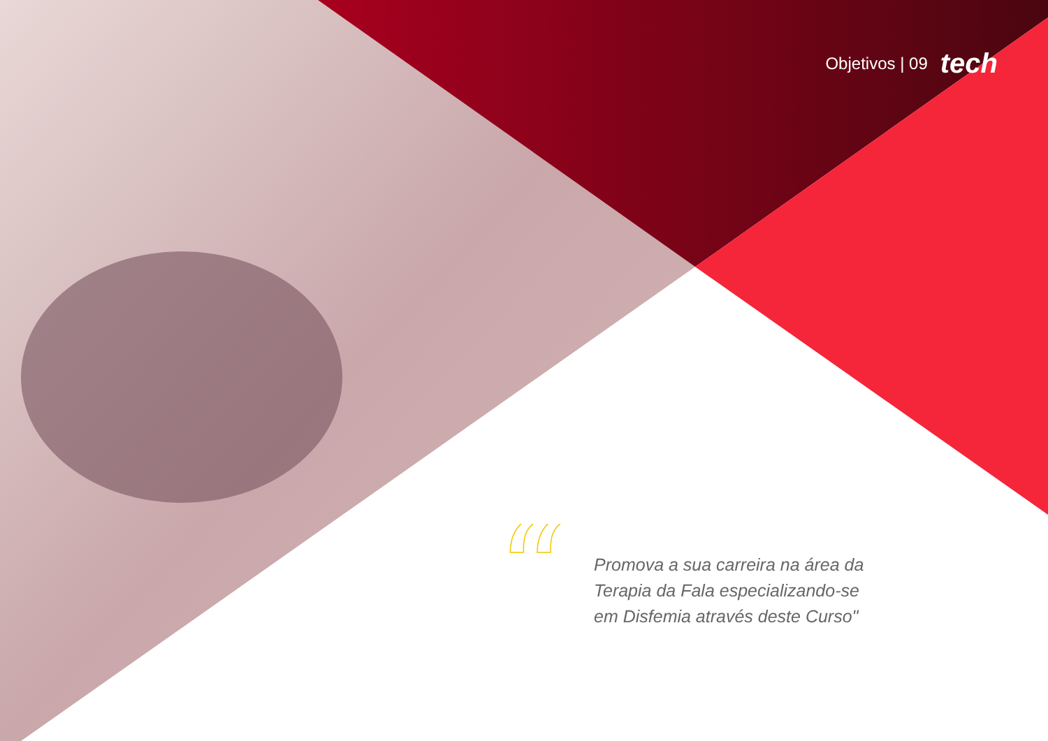Objetivos | 09 tech
“
Promova a sua carreira na área da Terapia da Fala especializando-se em Disfemia através deste Curso"